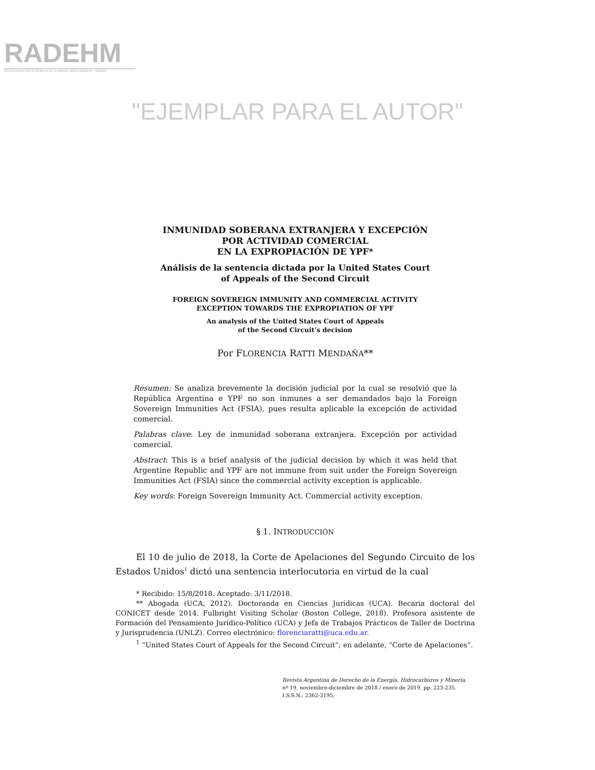RADEHM
REVISTA ARGENTINA DE DERECHO DE LA ENERGÍA, HIDROCARBUROS Y MINERÍA
"EJEMPLAR PARA EL AUTOR"
INMUNIDAD SOBERANA EXTRANJERA Y EXCEPCIÓN
POR ACTIVIDAD COMERCIAL
EN LA EXPROPIACIÓN DE YPF*
Análisis de la sentencia dictada por la United States Court
of Appeals of the Second Circuit
FOREIGN SOVEREIGN IMMUNITY AND COMMERCIAL ACTIVITY
EXCEPTION TOWARDS THE EXPROPIATION OF YPF
An analysis of the United States Court of Appeals
of the Second Circuit’s decision
Por FLORENCIA RATTI MENDAÑA**
Resumen: Se analiza brevemente la decisión judicial por la cual se resolvió que la República Argentina e YPF no son inmunes a ser demandados bajo la Foreign Sovereign Immunities Act (FSIA), pues resulta aplicable la excepción de actividad comercial.
Palabras clave: Ley de inmunidad soberana extranjera. Excepción por actividad comercial.
Abstract: This is a brief analysis of the judicial decision by which it was held that Argentine Republic and YPF are not immune from suit under the Foreign Sovereign Immunities Act (FSIA) since the commercial activity exception is applicable.
Key words: Foreign Sovereign Immunity Act. Commercial activity exception.
§ 1. INTRODUCCIÓN
El 10 de julio de 2018, la Corte de Apelaciones del Segundo Circuito de los Estados Unidos<sup>1</sup> dictó una sentencia interlocutoria en virtud de la cual
* Recibido: 15/8/2018. Aceptado: 3/11/2018.
** Abogada (UCA, 2012). Doctoranda en Ciencias Jurídicas (UCA). Becaria doctoral del CONICET desde 2014. Fulbright Visiting Scholar (Boston College, 2018). Profesora asistente de Formación del Pensamiento Jurídico-Político (UCA) y Jefa de Trabajos Prácticos de Taller de Doctrina y Jurisprudencia (UNLZ). Correo electrónico: florenciaratti@uca.edu.ar.
<sup>1</sup> “United States Court of Appeals for the Second Circuit”; en adelante, “Corte de Apelaciones”.
Revista Argentina de Derecho de la Energía, Hidrocarburos y Minería,
nº 19, noviembre-diciembre de 2018 / enero de 2019, pp. 223-235.
I.S.S.N.: 2362-3195.